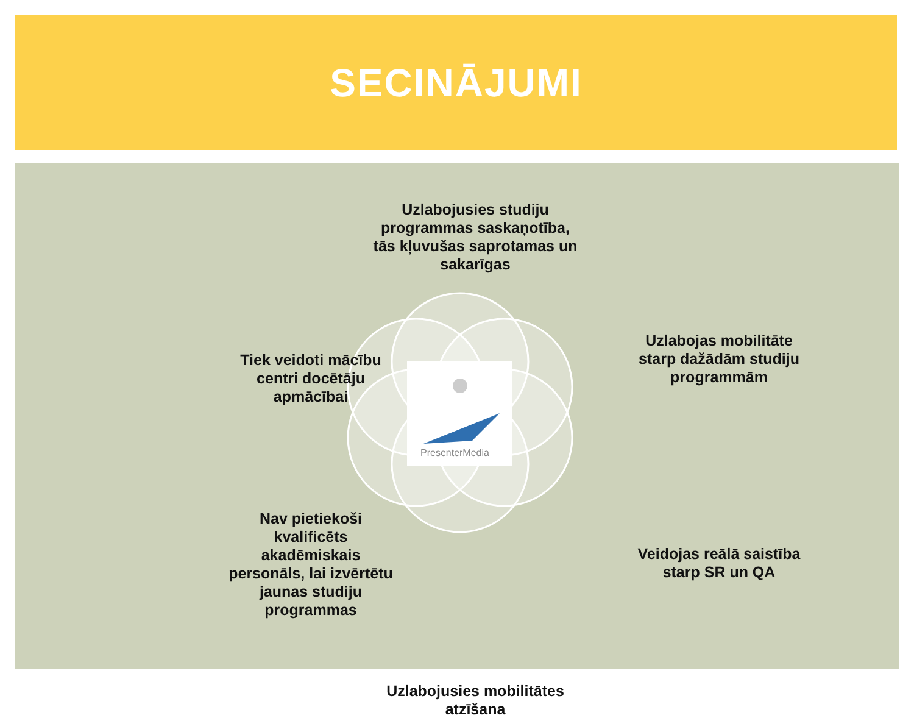SECINĀJUMI
PresenterMedia
Uzlabojusies studiju programmas saskaņotība, tās kļuvušas saprotamas un sakarīgas
Uzlabojas mobilitāte starp dažādām studiju programmām
Tiek veidoti mācību centri docētāju apmācībai
Veidojas reālā saistība starp SR un QA
Nav pietiekoši kvalificēts akadēmiskais personāls, lai izvērtētu jaunas studiju programmas
Uzlabojusies mobilitātes atzīšana